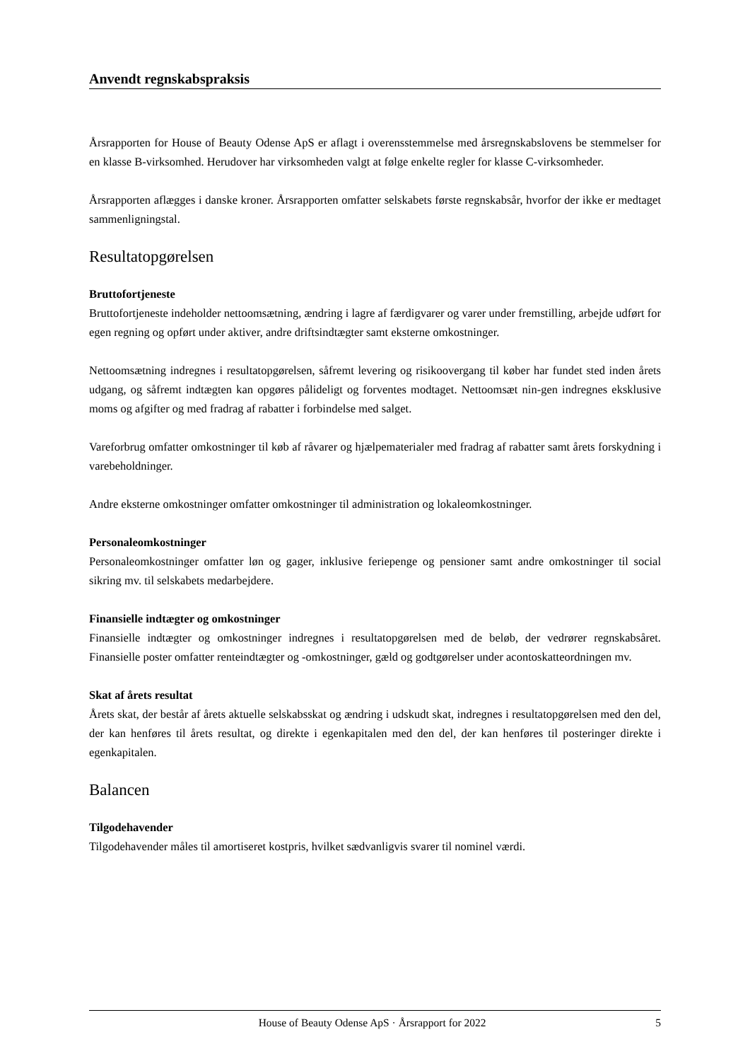Anvendt regnskabspraksis
Årsrapporten for House of Beauty Odense ApS er aflagt i overensstemmelse med årsregnskabslovens be stemmelser for en klasse B-virksomhed. Herudover har virksomheden valgt at følge enkelte regler for klasse C-virksomheder.
Årsrapporten aflægges i danske kroner. Årsrapporten omfatter selskabets første regnskabsår, hvorfor der ikke er medtaget sammenligningstal.
Resultatopgørelsen
Bruttofortjeneste
Bruttofortjeneste indeholder nettoomsætning, ændring i lagre af færdigvarer og varer under fremstilling, arbejde udført for egen regning og opført under aktiver, andre driftsindtægter samt eksterne omkostninger.
Nettoomsætning indregnes i resultatopgørelsen, såfremt levering og risikoovergang til køber har fundet sted inden årets udgang, og såfremt indtægten kan opgøres pålideligt og forventes modtaget. Nettoomsæt nin-gen indregnes eksklusive moms og afgifter og med fradrag af rabatter i forbindelse med salget.
Vareforbrug omfatter omkostninger til køb af råvarer og hjælpematerialer med fradrag af rabatter samt årets forskydning i varebeholdninger.
Andre eksterne omkostninger omfatter omkostninger til administration og lokaleomkostninger.
Personaleomkostninger
Personaleomkostninger omfatter løn og gager, inklusive feriepenge og pensioner samt andre omkostninger til social sikring mv. til selskabets medarbejdere.
Finansielle indtægter og omkostninger
Finansielle indtægter og omkostninger indregnes i resultatopgørelsen med de beløb, der vedrører regnskabsåret. Finansielle poster omfatter renteindtægter og -omkostninger, gæld og godtgørelser under acontoskatteordningen mv.
Skat af årets resultat
Årets skat, der består af årets aktuelle selskabsskat og ændring i udskudt skat, indregnes i resultatopgørelsen med den del, der kan henføres til årets resultat, og direkte i egenkapitalen med den del, der kan henføres til posteringer direkte i egenkapitalen.
Balancen
Tilgodehavender
Tilgodehavender måles til amortiseret kostpris, hvilket sædvanligvis svarer til nominel værdi.
House of Beauty Odense ApS · Årsrapport for 2022 5